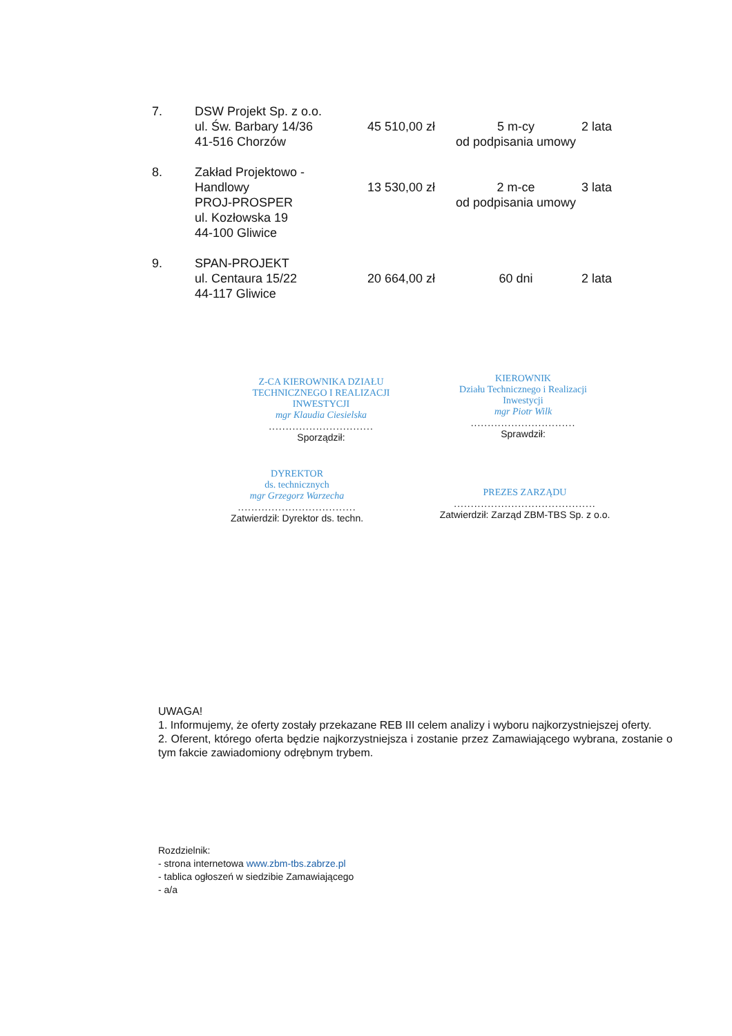| 7. | DSW Projekt Sp. z o.o. ul. Św. Barbary 14/36 41-516 Chorzów | 45 510,00 zł | 5 m-cy od podpisania umowy | 2 lata |
| 8. | Zakład Projektowo - Handlowy PROJ-PROSPER ul. Kozłowska 19 44-100 Gliwice | 13 530,00 zł | 2 m-ce od podpisania umowy | 3 lata |
| 9. | SPAN-PROJEKT ul. Centaura 15/22 44-117 Gliwice | 20 664,00 zł | 60 dni | 2 lata |
Z-CA KIEROWNIKA DZIAŁU
TECHNICZNEGO I REALIZACJI INWESTYCJI
mgr Klaudia Ciesielska
...............................
Sporządził:
KIEROWNIK
Działu Technicznego i Realizacji Inwestycji
mgr Piotr Wilk
...............................
Sprawdził:
DYREKTOR
ds. technicznych
mgr Grzegorz Warzecha
...................................
Zatwierdził: Dyrektor ds. techn.
PREZES ZARZĄDU
..........................................
Zatwierdził: Zarząd ZBM-TBS Sp. z o.o.
UWAGA!
1. Informujemy, że oferty zostały przekazane REB III celem analizy i wyboru najkorzystniejszej oferty.
2. Oferent, którego oferta będzie najkorzystniejsza i zostanie przez Zamawiającego wybrana, zostanie o tym fakcie zawiadomiony odrębnym trybem.
Rozdzielnik:
- strona internetowa www.zbm-tbs.zabrze.pl
- tablica ogłoszeń w siedzibie Zamawiającego
- a/a